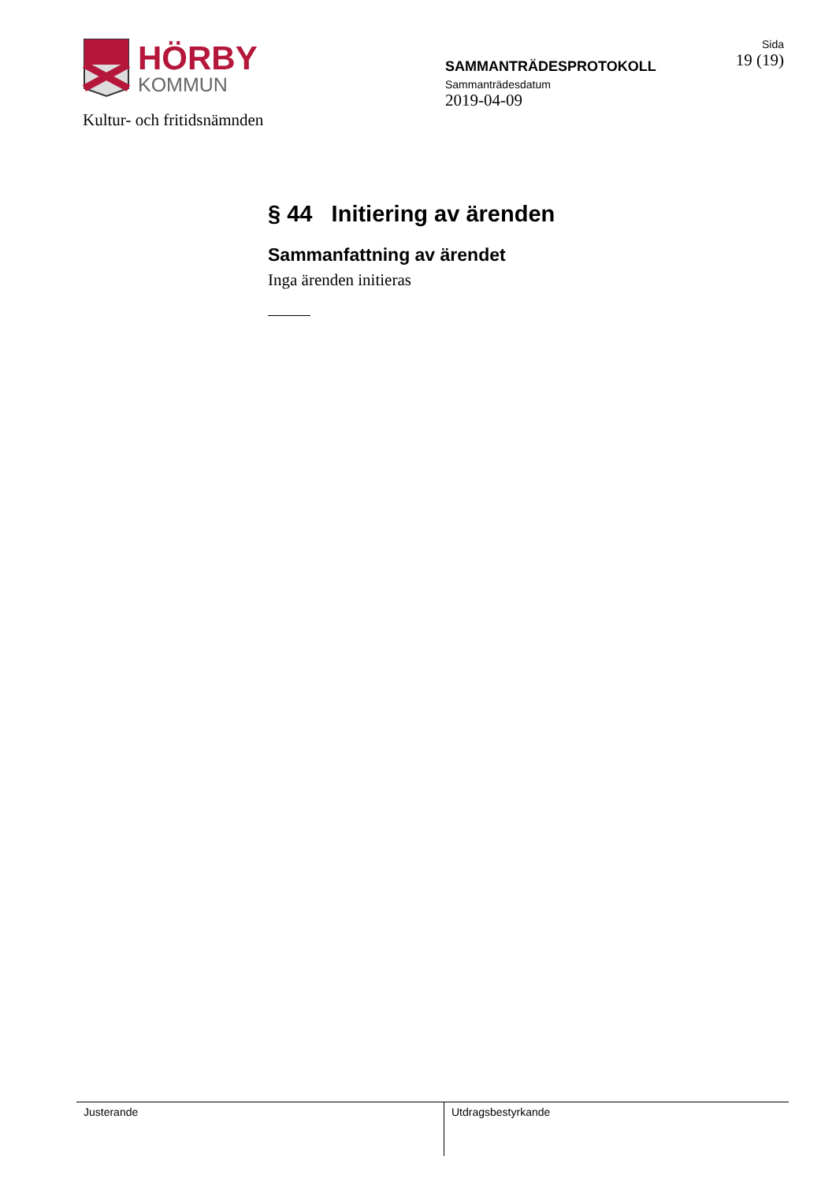HÖRBY
KOMMUN
Kultur- och fritidsnämnden
SAMMANTRÄDESPROTOKOLL
Sammanträdesdatum
2019-04-09
Sida
19 (19)
§ 44 Initiering av ärenden
Sammanfattning av ärendet
Inga ärenden initieras
Justerande Utdragsbestyrkande